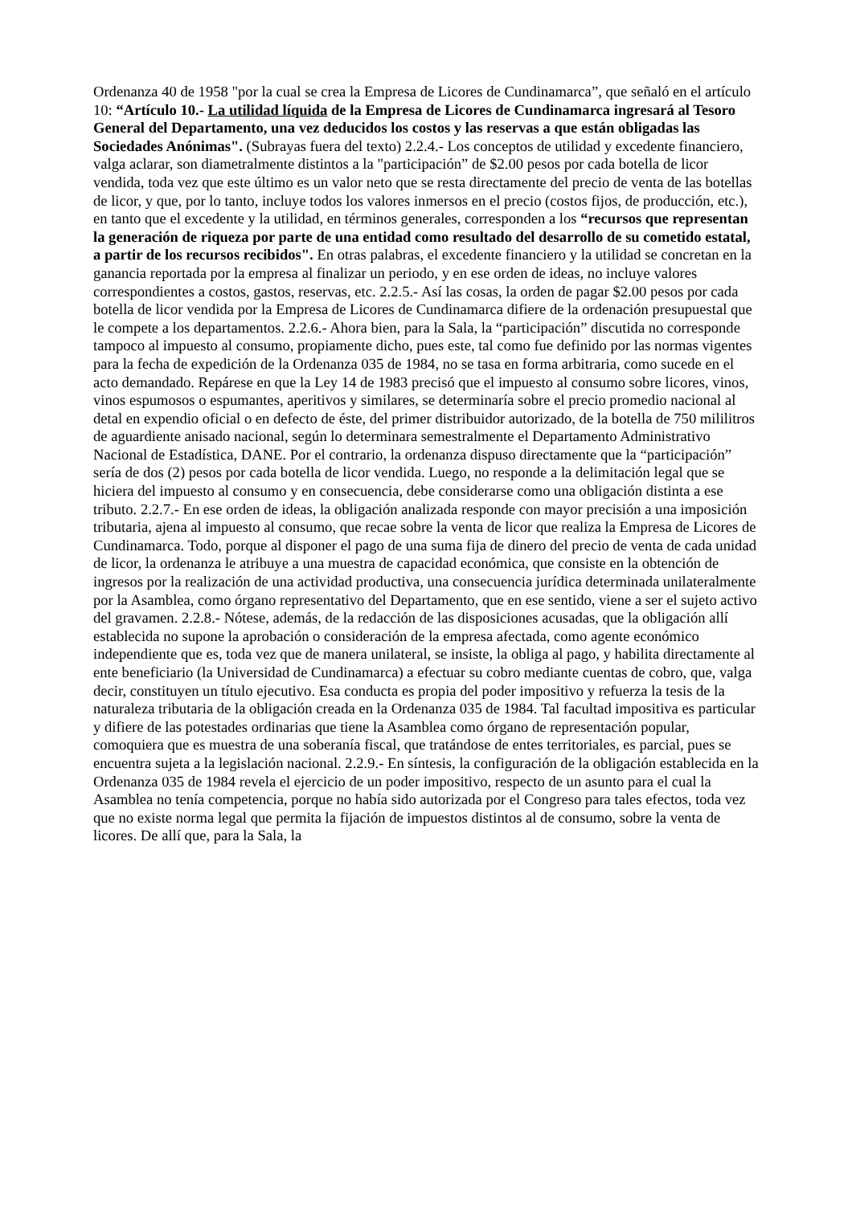Ordenanza 40 de 1958 "por la cual se crea la Empresa de Licores de Cundinamarca”, que señaló en el artículo 10: “Artículo 10.- La utilidad líquida de la Empresa de Licores de Cundinamarca ingresará al Tesoro General del Departamento, una vez deducidos los costos y las reservas a que están obligadas las Sociedades Anónimas". (Subrayas fuera del texto) 2.2.4.- Los conceptos de utilidad y excedente financiero, valga aclarar, son diametralmente distintos a la "participación” de $2.00 pesos por cada botella de licor vendida, toda vez que este último es un valor neto que se resta directamente del precio de venta de las botellas de licor, y que, por lo tanto, incluye todos los valores inmersos en el precio (costos fijos, de producción, etc.), en tanto que el excedente y la utilidad, en términos generales, corresponden a los “recursos que representan la generación de riqueza por parte de una entidad como resultado del desarrollo de su cometido estatal, a partir de los recursos recibidos". En otras palabras, el excedente financiero y la utilidad se concretan en la ganancia reportada por la empresa al finalizar un periodo, y en ese orden de ideas, no incluye valores correspondientes a costos, gastos, reservas, etc. 2.2.5.- Así las cosas, la orden de pagar $2.00 pesos por cada botella de licor vendida por la Empresa de Licores de Cundinamarca difiere de la ordenación presupuestal que le compete a los departamentos. 2.2.6.- Ahora bien, para la Sala, la “participación” discutida no corresponde tampoco al impuesto al consumo, propiamente dicho, pues este, tal como fue definido por las normas vigentes para la fecha de expedición de la Ordenanza 035 de 1984, no se tasa en forma arbitraria, como sucede en el acto demandado. Repárese en que la Ley 14 de 1983 precisó que el impuesto al consumo sobre licores, vinos, vinos espumosos o espumantes, aperitivos y similares, se determinaría sobre el precio promedio nacional al detal en expendio oficial o en defecto de éste, del primer distribuidor autorizado, de la botella de 750 mililitros de aguardiente anisado nacional, según lo determinara semestralmente el Departamento Administrativo Nacional de Estadística, DANE. Por el contrario, la ordenanza dispuso directamente que la “participación” sería de dos (2) pesos por cada botella de licor vendida. Luego, no responde a la delimitación legal que se hiciera del impuesto al consumo y en consecuencia, debe considerarse como una obligación distinta a ese tributo. 2.2.7.- En ese orden de ideas, la obligación analizada responde con mayor precisión a una imposición tributaria, ajena al impuesto al consumo, que recae sobre la venta de licor que realiza la Empresa de Licores de Cundinamarca. Todo, porque al disponer el pago de una suma fija de dinero del precio de venta de cada unidad de licor, la ordenanza le atribuye a una muestra de capacidad económica, que consiste en la obtención de ingresos por la realización de una actividad productiva, una consecuencia jurídica determinada unilateralmente por la Asamblea, como órgano representativo del Departamento, que en ese sentido, viene a ser el sujeto activo del gravamen. 2.2.8.- Nótese, además, de la redacción de las disposiciones acusadas, que la obligación allí establecida no supone la aprobación o consideración de la empresa afectada, como agente económico independiente que es, toda vez que de manera unilateral, se insiste, la obliga al pago, y habilita directamente al ente beneficiario (la Universidad de Cundinamarca) a efectuar su cobro mediante cuentas de cobro, que, valga decir, constituyen un título ejecutivo. Esa conducta es propia del poder impositivo y refuerza la tesis de la naturaleza tributaria de la obligación creada en la Ordenanza 035 de 1984. Tal facultad impositiva es particular y difiere de las potestades ordinarias que tiene la Asamblea como órgano de representación popular, comoquiera que es muestra de una soberanía fiscal, que tratándose de entes territoriales, es parcial, pues se encuentra sujeta a la legislación nacional. 2.2.9.- En síntesis, la configuración de la obligación establecida en la Ordenanza 035 de 1984 revela el ejercicio de un poder impositivo, respecto de un asunto para el cual la Asamblea no tenía competencia, porque no había sido autorizada por el Congreso para tales efectos, toda vez que no existe norma legal que permita la fijación de impuestos distintos al de consumo, sobre la venta de licores. De allí que, para la Sala, la